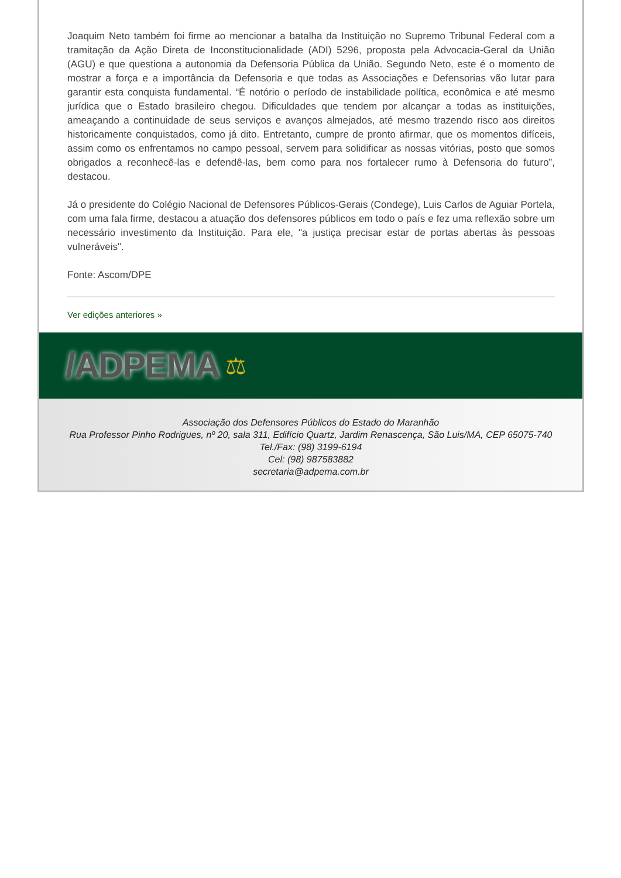Joaquim Neto também foi firme ao mencionar a batalha da Instituição no Supremo Tribunal Federal com a tramitação da Ação Direta de Inconstitucionalidade (ADI) 5296, proposta pela Advocacia-Geral da União (AGU) e que questiona a autonomia da Defensoria Pública da União. Segundo Neto, este é o momento de mostrar a força e a importância da Defensoria e que todas as Associações e Defensorias vão lutar para garantir esta conquista fundamental. “É notório o período de instabilidade política, econômica e até mesmo jurídica que o Estado brasileiro chegou. Dificuldades que tendem por alcançar a todas as instituições, ameaçando a continuidade de seus serviços e avanços almejados, até mesmo trazendo risco aos direitos historicamente conquistados, como já dito. Entretanto, cumpre de pronto afirmar, que os momentos difíceis, assim como os enfrentamos no campo pessoal, servem para solidificar as nossas vitórias, posto que somos obrigados a reconhecê-las e defendê-las, bem como para nos fortalecer rumo à Defensoria do futuro”, destacou.
Já o presidente do Colégio Nacional de Defensores Públicos-Gerais (Condege), Luis Carlos de Aguiar Portela, com uma fala firme, destacou a atuação dos defensores públicos em todo o país e fez uma reflexão sobre um necessário investimento da Instituição. Para ele, "a justiça precisar estar de portas abertas às pessoas vulneráveis".
Fonte: Ascom/DPE
Ver edições anteriores »
/ADPEMA ⚖
Associação dos Defensores Públicos do Estado do Maranhão
Rua Professor Pinho Rodrigues, nº 20, sala 311, Edifício Quartz, Jardim Renascença, São Luis/MA, CEP 65075-740
Tel./Fax: (98) 3199-6194
Cel: (98) 987583882
secretaria@adpema.com.br